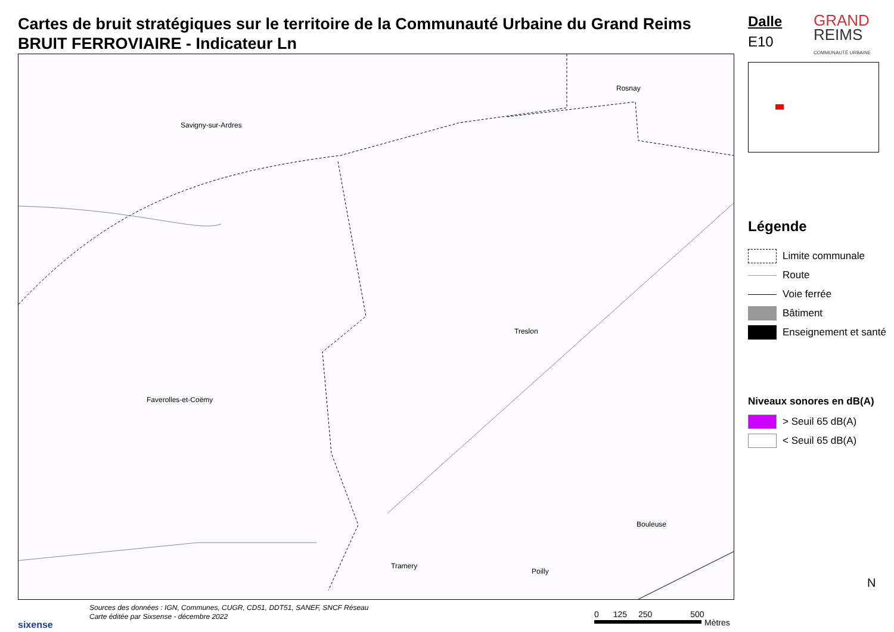Cartes de bruit stratégiques sur le territoire de la Communauté Urbaine du Grand Reims
BRUIT FERROVIAIRE - Indicateur Ln
Rosnay
Savigny-sur-Ardres
Treslon
Faverolles-et-Coëmy
Bouleuse
Tramery
Poilly
Dalle
E10
GRAND
REIMS
COMMUNAUTÉ URBAINE
Légende
Limite communale
Route
Voie ferrée
Bâtiment
Enseignement et santé
Niveaux sonores en dB(A)
> Seuil 65 dB(A)
< Seuil 65 dB(A)
N
sixense
Sources des données : IGN, Communes, CUGR, CD51, DDT51, SANEF, SNCF Réseau
Carte éditée par Sixsense - décembre 2022
0 125 250 500
Mètres